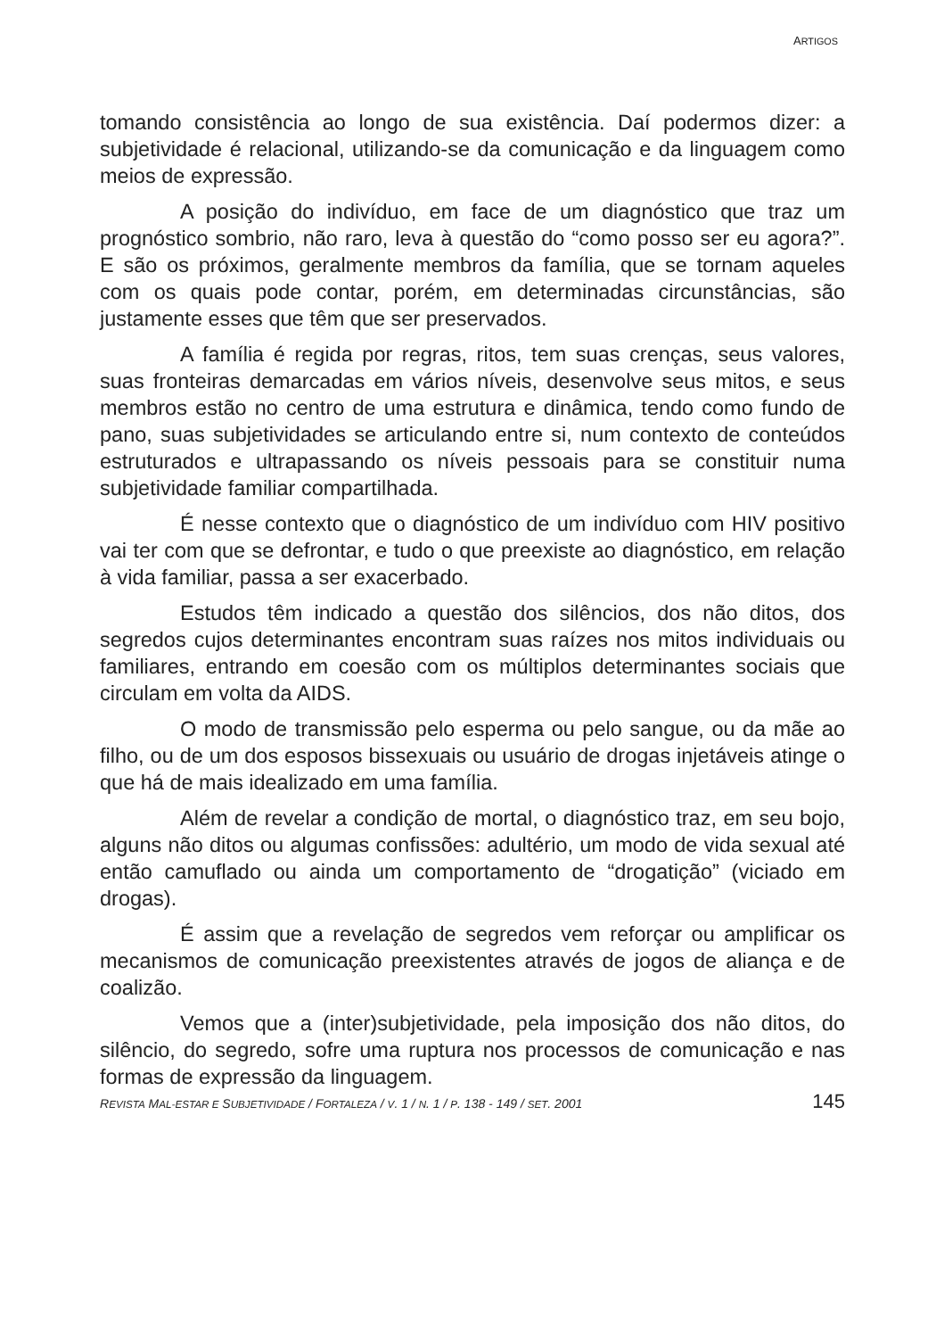ARTIGOS
tomando consistência ao longo de sua existência. Daí podermos dizer: a subjetividade é relacional, utilizando-se da comunicação e da linguagem como meios de expressão.
A posição do indivíduo, em face de um diagnóstico que traz um prognóstico sombrio, não raro, leva à questão do “como posso ser eu agora?”. E são os próximos, geralmente membros da família, que se tornam aqueles com os quais pode contar, porém, em determinadas circunstâncias, são justamente esses que têm que ser preservados.
A família é regida por regras, ritos, tem suas crenças, seus valores, suas fronteiras demarcadas em vários níveis, desenvolve seus mitos, e seus membros estão no centro de uma estrutura e dinâmica, tendo como fundo de pano, suas subjetividades se articulando entre si, num contexto de conteúdos estruturados e ultrapassando os níveis pessoais para se constituir numa subjetividade familiar compartilhada.
É nesse contexto que o diagnóstico de um indivíduo com HIV positivo vai ter com que se defrontar, e tudo o que preexiste ao diagnóstico, em relação à vida familiar, passa a ser exacerbado.
Estudos têm indicado a questão dos silêncios, dos não ditos, dos segredos cujos determinantes encontram suas raízes nos mitos individuais ou familiares, entrando em coesão com os múltiplos determinantes sociais que circulam em volta da AIDS.
O modo de transmissão pelo esperma ou pelo sangue, ou da mãe ao filho, ou de um dos esposos bissexuais ou usuário de drogas injetáveis atinge o que há de mais idealizado em uma família.
Além de revelar a condição de mortal, o diagnóstico traz, em seu bojo, alguns não ditos ou algumas confissões: adultério, um modo de vida sexual até então camuflado ou ainda um comportamento de “drogatição” (viciado em drogas).
É assim que a revelação de segredos vem reforçar ou amplificar os mecanismos de comunicação preexistentes através de jogos de aliança e de coalizão.
Vemos que a (inter)subjetividade, pela imposição dos não ditos, do silêncio, do segredo, sofre uma ruptura nos processos de comunicação e nas formas de expressão da linguagem.
REVISTA MAL-ESTAR E SUBJETIVIDADE / FORTALEZA / V. 1 / N. 1 / P. 138 - 149 / SET. 2001 145